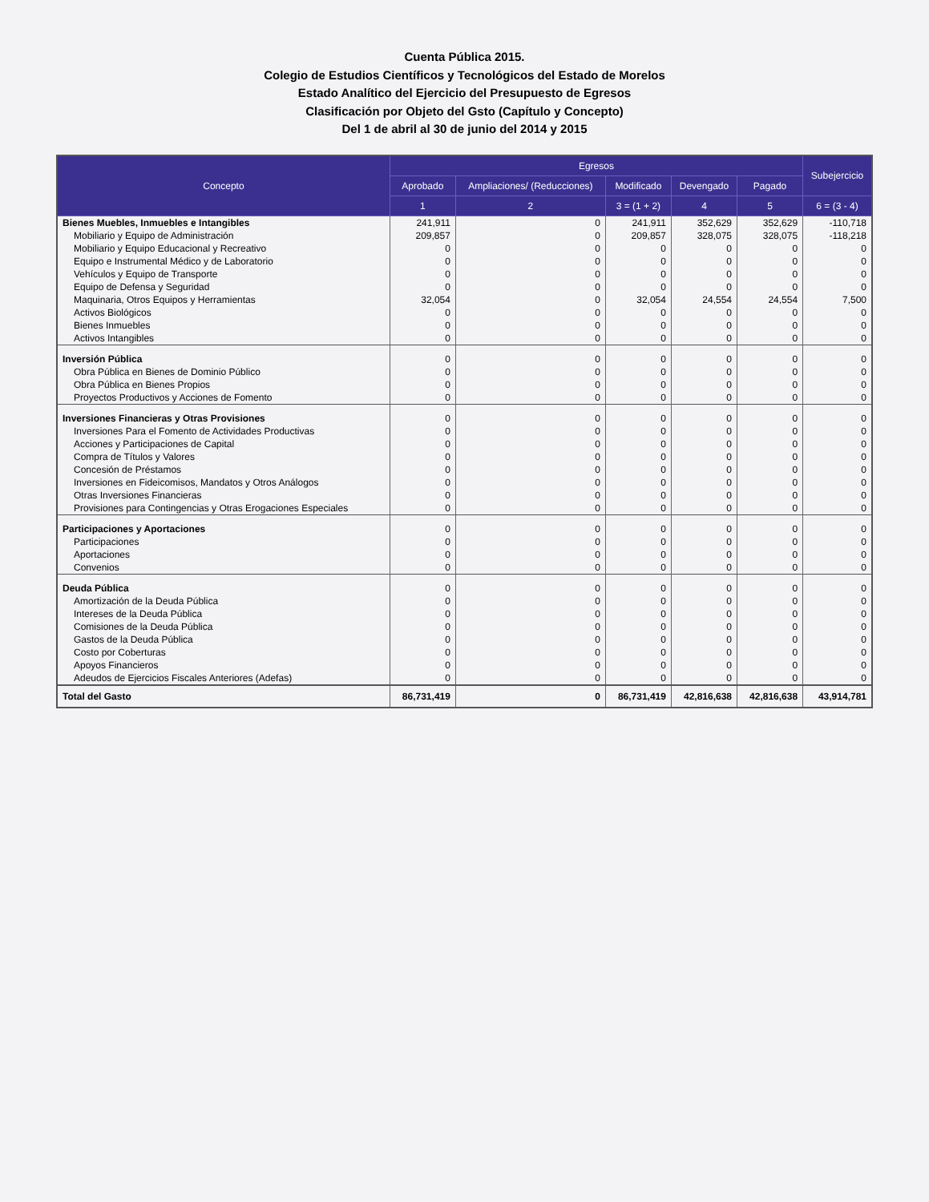Cuenta Pública 2015.
Colegio de Estudios Científicos y Tecnológicos del Estado de Morelos
Estado Analítico del Ejercicio del Presupuesto de Egresos
Clasificación por Objeto del Gsto (Capítulo y Concepto)
Del 1 de abril al 30 de junio del 2014 y 2015
| Concepto | Egresos | | | | | Subejercicio |
| --- | --- | --- | --- | --- | --- | --- |
| | Aprobado | Ampliaciones/ (Reducciones) | Modificado | Devengado | Pagado | |
| | 1 | 2 | 3 = (1 + 2) | 4 | 5 | 6 = (3 - 4) |
| Bienes Muebles, Inmuebles e Intangibles | 241,911 | 0 | 241,911 | 352,629 | 352,629 | -110,718 |
| Mobiliario y Equipo de Administración | 209,857 | 0 | 209,857 | 328,075 | 328,075 | -118,218 |
| Mobiliario y Equipo Educacional y Recreativo | 0 | 0 | 0 | 0 | 0 | 0 |
| Equipo e Instrumental Médico y de Laboratorio | 0 | 0 | 0 | 0 | 0 | 0 |
| Vehículos y Equipo de Transporte | 0 | 0 | 0 | 0 | 0 | 0 |
| Equipo de Defensa y Seguridad | 0 | 0 | 0 | 0 | 0 | 0 |
| Maquinaria, Otros Equipos y Herramientas | 32,054 | 0 | 32,054 | 24,554 | 24,554 | 7,500 |
| Activos Biológicos | 0 | 0 | 0 | 0 | 0 | 0 |
| Bienes Inmuebles | 0 | 0 | 0 | 0 | 0 | 0 |
| Activos Intangibles | 0 | 0 | 0 | 0 | 0 | 0 |
| Inversión Pública | 0 | 0 | 0 | 0 | 0 | 0 |
| Obra Pública en Bienes de Dominio Público | 0 | 0 | 0 | 0 | 0 | 0 |
| Obra Pública en Bienes Propios | 0 | 0 | 0 | 0 | 0 | 0 |
| Proyectos Productivos y Acciones de Fomento | 0 | 0 | 0 | 0 | 0 | 0 |
| Inversiones Financieras y Otras Provisiones | 0 | 0 | 0 | 0 | 0 | 0 |
| Inversiones Para el Fomento de Actividades Productivas | 0 | 0 | 0 | 0 | 0 | 0 |
| Acciones y Participaciones de Capital | 0 | 0 | 0 | 0 | 0 | 0 |
| Compra de Títulos y Valores | 0 | 0 | 0 | 0 | 0 | 0 |
| Concesión de Préstamos | 0 | 0 | 0 | 0 | 0 | 0 |
| Inversiones en Fideicomisos, Mandatos y Otros Análogos | 0 | 0 | 0 | 0 | 0 | 0 |
| Otras Inversiones Financieras | 0 | 0 | 0 | 0 | 0 | 0 |
| Provisiones para Contingencias y Otras Erogaciones Especiales | 0 | 0 | 0 | 0 | 0 | 0 |
| Participaciones y Aportaciones | 0 | 0 | 0 | 0 | 0 | 0 |
| Participaciones | 0 | 0 | 0 | 0 | 0 | 0 |
| Aportaciones | 0 | 0 | 0 | 0 | 0 | 0 |
| Convenios | 0 | 0 | 0 | 0 | 0 | 0 |
| Deuda Pública | 0 | 0 | 0 | 0 | 0 | 0 |
| Amortización de la Deuda Pública | 0 | 0 | 0 | 0 | 0 | 0 |
| Intereses de la Deuda Pública | 0 | 0 | 0 | 0 | 0 | 0 |
| Comisiones de la Deuda Pública | 0 | 0 | 0 | 0 | 0 | 0 |
| Gastos de la Deuda Pública | 0 | 0 | 0 | 0 | 0 | 0 |
| Costo por Coberturas | 0 | 0 | 0 | 0 | 0 | 0 |
| Apoyos Financieros | 0 | 0 | 0 | 0 | 0 | 0 |
| Adeudos de Ejercicios Fiscales Anteriores (Adefas) | 0 | 0 | 0 | 0 | 0 | 0 |
| Total del Gasto | 86,731,419 | 0 | 86,731,419 | 42,816,638 | 42,816,638 | 43,914,781 |